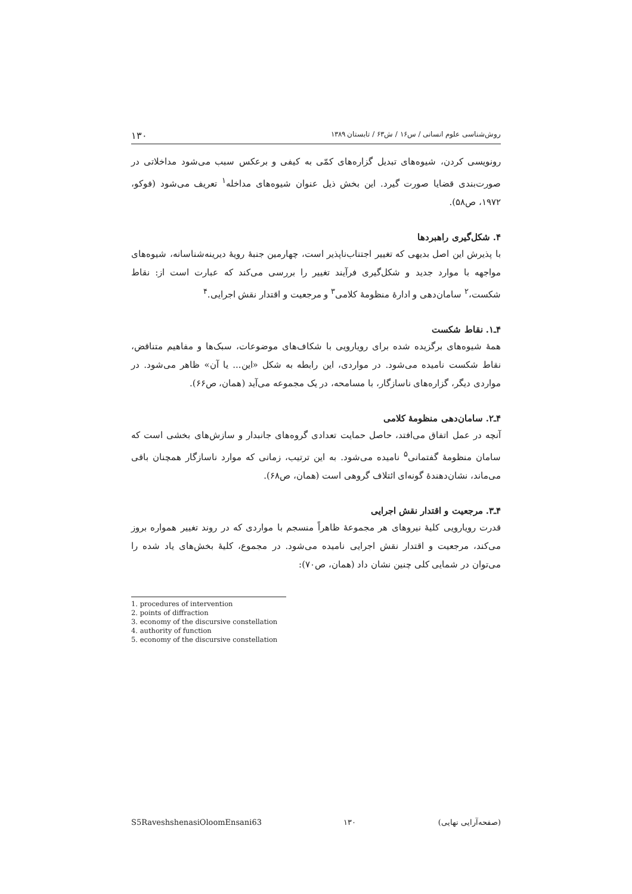روش‌شناسی علوم انسانی / س۱۶ / ش۶۳ / تابستان ۱۳۸۹ ۱۳۰
رونویسی کردن، شیوه‌های تبدیل گزاره‌های کمّی به کیفی و برعکس سبب می‌شود مداخلاتی در صورت‌بندی قضایا صورت گیرد. این بخش ذیل عنوان شیوه‌های مداخله<sup>۱</sup> تعریف می‌شود (فوکو، ۱۹۷۲، ص۵۸).
۴. شکل‌گیری راهبردها
با پذیرش این اصل بدیهی که تغییر اجتناب‌ناپذیر است، چهارمین جنبهٔ رویهٔ دیرینه‌شناسانه، شیوه‌های مواجهه با موارد جدید و شکل‌گیری فرآیند تغییر را بررسی می‌کند که عبارت است از: نقاط شکست،<sup>۲</sup> سامان‌دهی و ادارهٔ منظومهٔ کلامی<sup>۳</sup> و مرجعیت و اقتدار نقش اجرایی.<sup>۴</sup>
۴ـ۱. نقاط شکست
همهٔ شیوه‌های برگزیده شده برای رویارویی با شکاف‌های موضوعات، سبک‌ها و مفاهیم متناقض، نقاط شکست نامیده می‌شود. در مواردی، این رابطه به شکل «این... یا آن» ظاهر می‌شود. در مواردی دیگر، گزاره‌های ناسازگار، با مسامحه، در یک مجموعه می‌آید (همان، ص۶۶).
۴ـ۲. سامان‌دهی منظومهٔ کلامی
آنچه در عمل اتفاق می‌افتد، حاصل حمایت تعدادی گروه‌های جانبدار و سازش‌های بخشی است که سامان منظومهٔ گفتمانی<sup>۵</sup> نامیده می‌شود. به این ترتیب، زمانی که موارد ناسازگار همچنان باقی می‌ماند، نشان‌دهندهٔ گونه‌ای ائتلاف گروهی است (همان، ص۶۸).
۴ـ۳. مرجعیت و اقتدار نقش اجرایی
قدرت رویارویی کلیهٔ نیروهای هر مجموعهٔ ظاهراً منسجم با مواردی که در روند تغییر همواره بروز می‌کند، مرجعیت و اقتدار نقش اجرایی نامیده می‌شود. در مجموع، کلیهٔ بخش‌های یاد شده را می‌توان در شمایی کلی چنین نشان داد (همان، ص۷۰):
1. procedures of intervention
2. points of diffraction
3. economy of the discursive constellation
4. authority of function
5. economy of the discursive constellation
S5RaveshshenasiOloomEnsani63 ۱۳۰ (صفحه‌آرایی نهایی)